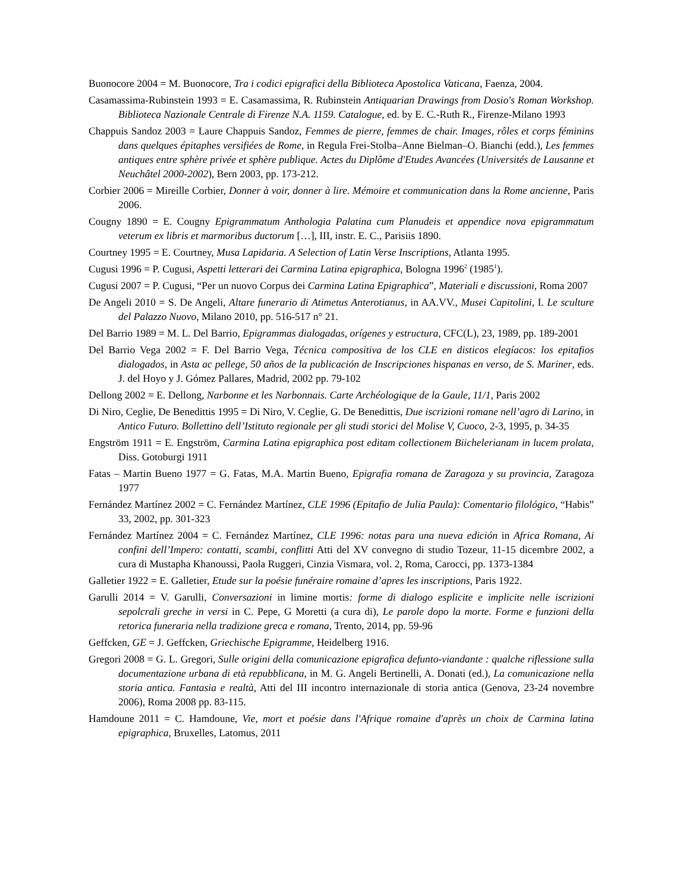Buonocore 2004 = M. Buonocore, Tra i codici epigrafici della Biblioteca Apostolica Vaticana, Faenza, 2004.
Casamassima-Rubinstein 1993 = E. Casamassima, R. Rubinstein Antiquarian Drawings from Dosio's Roman Workshop. Biblioteca Nazionale Centrale di Firenze N.A. 1159. Catalogue, ed. by E. C.-Ruth R., Firenze-Milano 1993
Chappuis Sandoz 2003 = Laure Chappuis Sandoz, Femmes de pierre, femmes de chair. Images, rôles et corps féminins dans quelques épitaphes versifiées de Rome, in Regula Frei-Stolba–Anne Bielman–O. Bianchi (edd.), Les femmes antiques entre sphère privée et sphère publique. Actes du Diplôme d'Etudes Avancées (Universités de Lausanne et Neuchâtel 2000-2002), Bern 2003, pp. 173-212.
Corbier 2006 = Mireille Corbier, Donner à voir, donner à lire. Mémoire et communication dans la Rome ancienne, Paris 2006.
Cougny 1890 = E. Cougny Epigrammatum Anthologia Palatina cum Planudeis et appendice nova epigrammatum veterum ex libris et marmoribus ductorum […], III, instr. E. C., Parisiis 1890.
Courtney 1995 = E. Courtney, Musa Lapidaria. A Selection of Latin Verse Inscriptions, Atlanta 1995.
Cugusi 1996 = P. Cugusi, Aspetti letterari dei Carmina Latina epigraphica, Bologna 1996<sup>2</sup> (1985<sup>1</sup>).
Cugusi 2007 = P. Cugusi, “Per un nuovo Corpus dei Carmina Latina Epigraphica”, Materiali e discussioni, Roma 2007
De Angeli 2010 = S. De Angeli, Altare funerario di Atimetus Anterotianus, in AA.VV., Musei Capitolini, I. Le sculture del Palazzo Nuovo, Milano 2010, pp. 516-517 n° 21.
Del Barrio 1989 = M. L. Del Barrio, Epigrammas dialogadas, orígenes y estructura, CFC(L), 23, 1989, pp. 189-2001
Del Barrio Vega 2002 = F. Del Barrio Vega, Técnica compositiva de los CLE en disticos elegíacos: los epitafios dialogados, in Asta ac pellege, 50 años de la publicación de Inscripciones hispanas en verso, de S. Mariner, eds. J. del Hoyo y J. Gómez Pallares, Madrid, 2002 pp. 79-102
Dellong 2002 = E. Dellong, Narbonne et les Narbonnais. Carte Archéologique de la Gaule, 11/1, Paris 2002
Di Niro, Ceglie, De Benedittis 1995 = Di Niro, V. Ceglie, G. De Benedittis, Due iscrizioni romane nell’agro di Larino, in Antico Futuro. Bollettino dell’Istituto regionale per gli studi storici del Molise V, Cuoco, 2-3, 1995, p. 34-35
Engström 1911 = E. Engström, Carmina Latina epigraphica post editam collectionem Biichelerianam in lucem prolata, Diss. Gotoburgi 1911
Fatas – Martin Bueno 1977 = G. Fatas, M.A. Martin Bueno, Epigrafia romana de Zaragoza y su provincia, Zaragoza 1977
Fernández Martínez 2002 = C. Fernández Martínez, CLE 1996 (Epitafio de Julia Paula): Comentario filológico, “Habis” 33, 2002, pp. 301-323
Fernández Martínez 2004 = C. Fernández Martínez, CLE 1996: notas para una nueva edición in Africa Romana, Ai confini dell’Impero: contatti, scambi, conflitti Atti del XV convegno di studio Tozeur, 11-15 dicembre 2002, a cura di Mustapha Khanoussi, Paola Ruggeri, Cinzia Vismara, vol. 2, Roma, Carocci, pp. 1373-1384
Galletier 1922 = E. Galletier, Etude sur la poésie funéraire romaine d’apres les inscriptions, Paris 1922.
Garulli 2014 = V. Garulli, Conversazioni in limine mortis: forme di dialogo esplicite e implicite nelle iscrizioni sepolcrali greche in versi in C. Pepe, G Moretti (a cura di), Le parole dopo la morte. Forme e funzioni della retorica funeraria nella tradizione greca e romana, Trento, 2014, pp. 59-96
Geffcken, GE = J. Geffcken, Griechische Epigramme, Heidelberg 1916.
Gregori 2008 = G. L. Gregori, Sulle origini della comunicazione epigrafica defunto-viandante : qualche riflessione sulla documentazione urbana di età repubblicana, in M. G. Angeli Bertinelli, A. Donati (ed.), La comunicazione nella storia antica. Fantasia e realtà, Atti del III incontro internazionale di storia antica (Genova, 23-24 novembre 2006), Roma 2008 pp. 83-115.
Hamdoune 2011 = C. Hamdoune, Vie, mort et poésie dans l'Afrique romaine d'après un choix de Carmina latina epigraphica, Bruxelles, Latomus, 2011